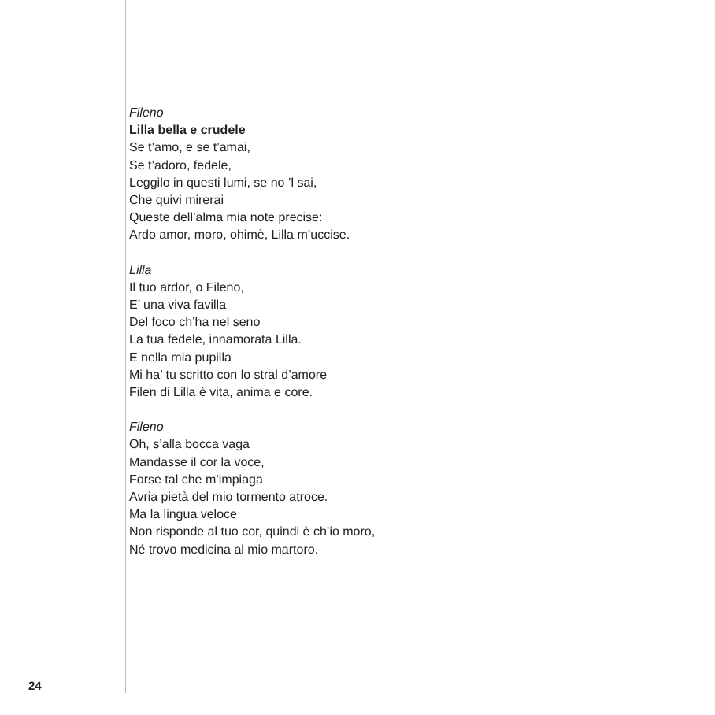Fileno
Lilla bella e crudele
Se t’amo, e se t’amai,
Se t’adoro, fedele,
Leggilo in questi lumi, se no ’l sai,
Che quivi mirerai
Queste dell’alma mia note precise:
Ardo amor, moro, ohimè, Lilla m’uccise.
Lilla
Il tuo ardor, o Fileno,
E’ una viva favilla
Del foco ch’ha nel seno
La tua fedele, innamorata Lilla.
E nella mia pupilla
Mi ha’ tu scritto con lo stral d’amore
Filen di Lilla è vita, anima e core.
Fileno
Oh, s’alla bocca vaga
Mandasse il cor la voce,
Forse tal che m’impiaga
Avria pietà del mio tormento atroce.
Ma la lingua veloce
Non risponde al tuo cor, quindi è ch’io moro,
Né trovo medicina al mio martoro.
24